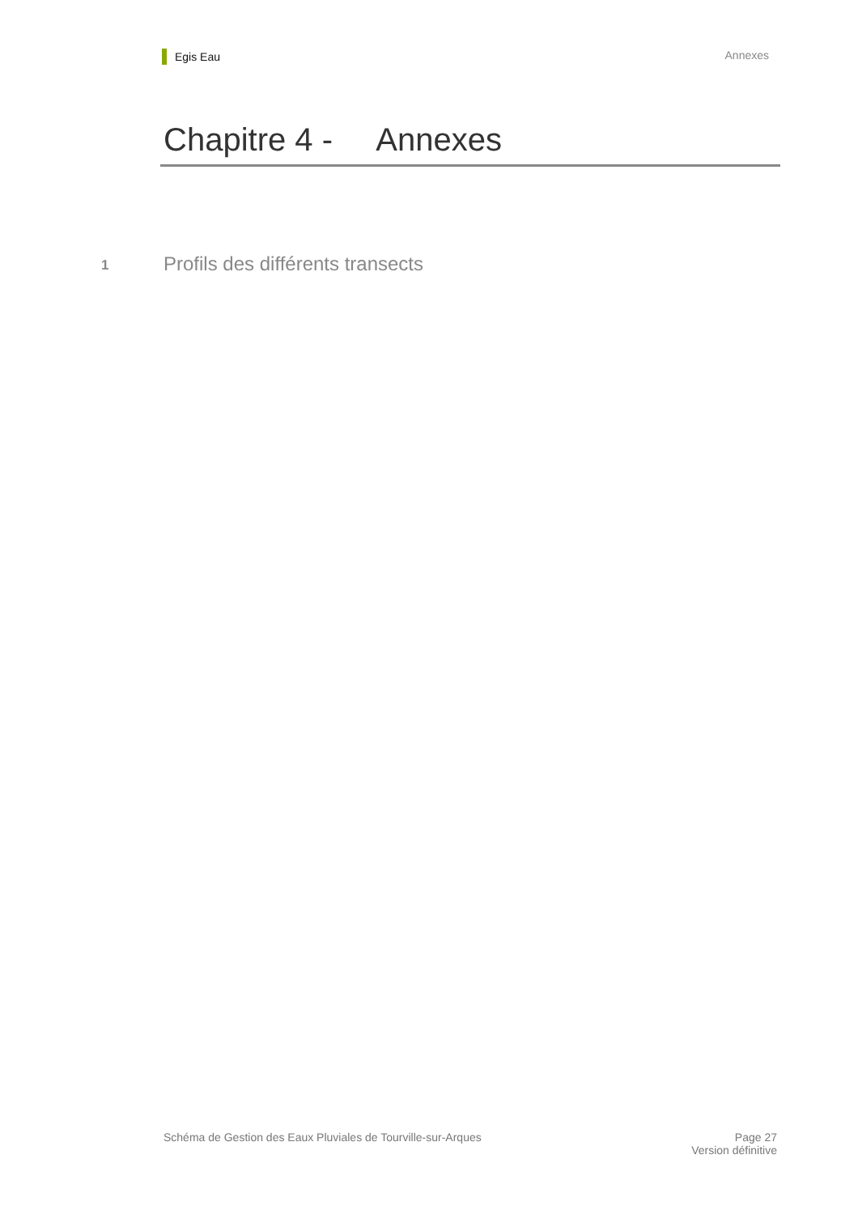Egis Eau
Annexes
Chapitre 4 - Annexes
1 Profils des différents transects
Schéma de Gestion des Eaux Pluviales de Tourville-sur-Arques
Page 27
Version définitive